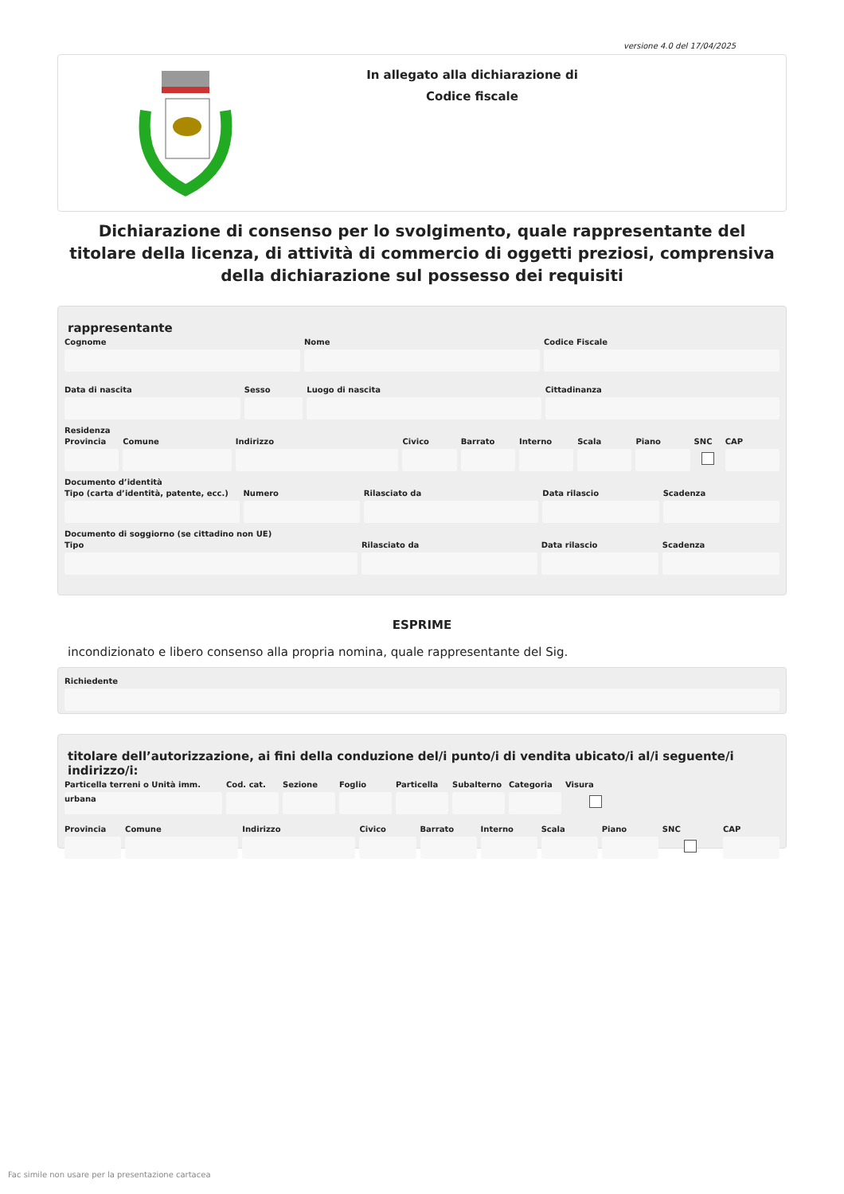versione 4.0 del 17/04/2025
In allegato alla dichiarazione di
Codice fiscale
Dichiarazione di consenso per lo svolgimento, quale rappresentante del titolare della licenza, di attività di commercio di oggetti preziosi, comprensiva della dichiarazione sul possesso dei requisiti
rappresentante
Cognome Nome Codice Fiscale
Data di nascita Sesso Luogo di nascita Cittadinanza
Residenza
Provincia Comune Indirizzo Civico Barrato Interno Scala Piano SNC CAP
Documento d’identità
Tipo (carta d’identità, patente, ecc.)
Numero Rilasciato da Data rilascio Scadenza
Documento di soggiorno (se cittadino non UE)
Tipo Rilasciato da Data rilascio Scadenza
ESPRIME
incondizionato e libero consenso alla propria nomina, quale rappresentante del Sig.
Richiedente
titolare dell’autorizzazione, ai fini della conduzione del/i punto/i di vendita ubicato/i al/i seguente/i indirizzo/i:
Particella terreni o Unità imm. urbana
Cod. cat. Sezione Foglio Particella Subalterno Categoria Visura
Provincia Comune Indirizzo Civico Barrato Interno Scala Piano SNC CAP
Fac simile non usare per la presentazione cartacea